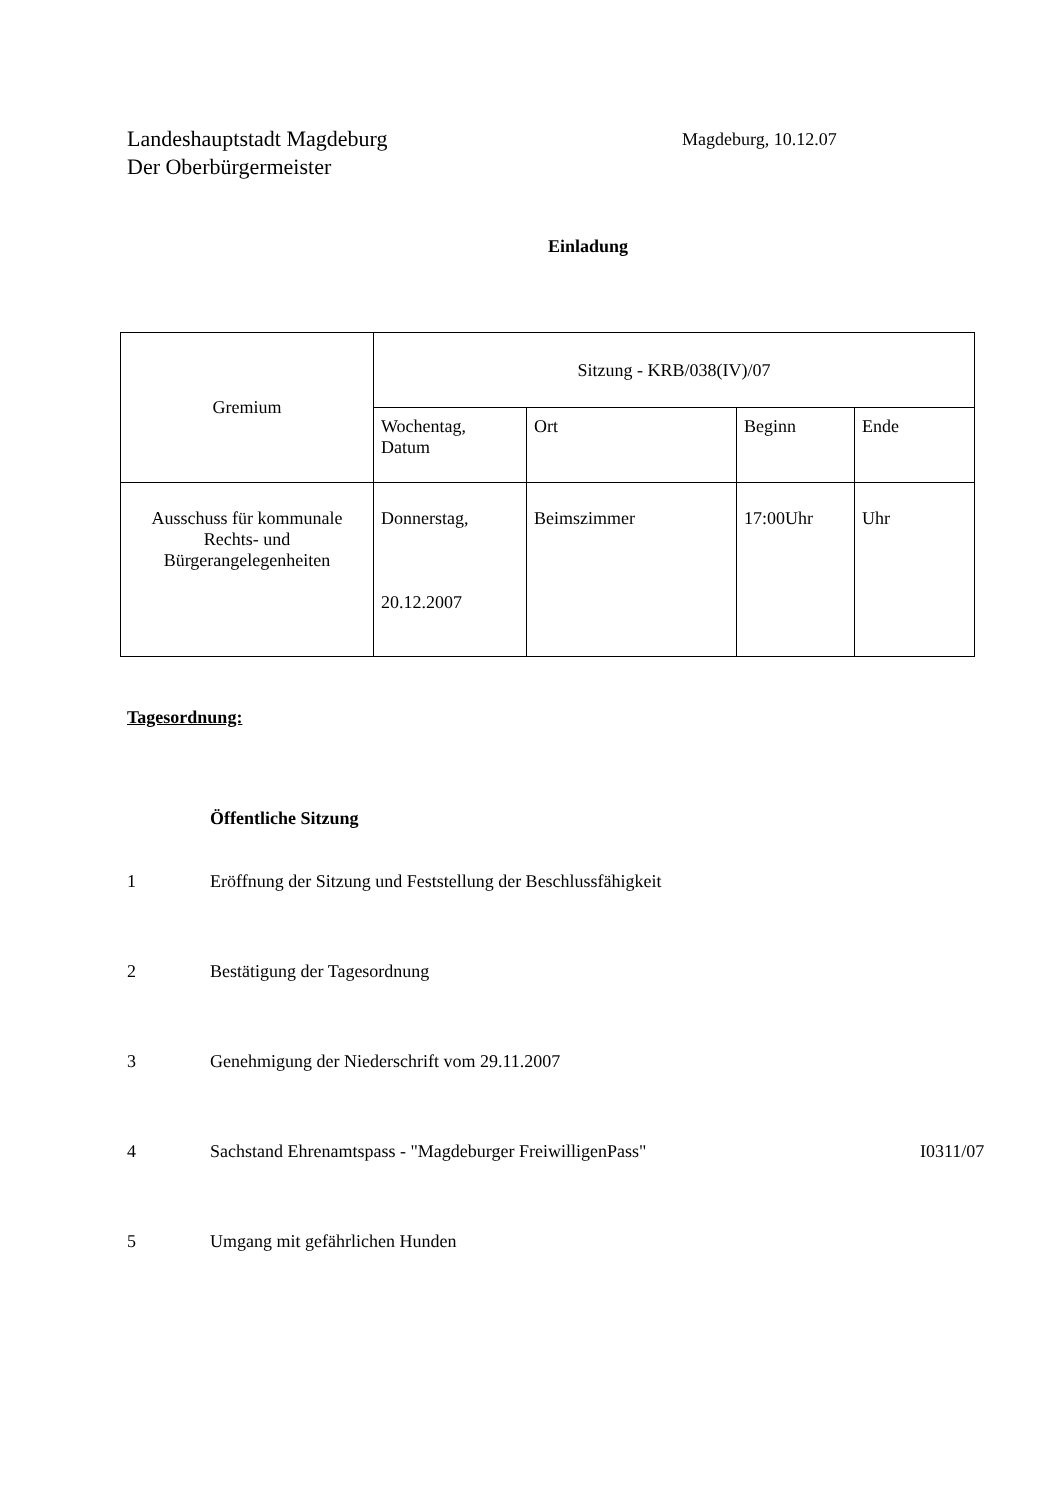Landeshauptstadt Magdeburg
Der Oberbürgermeister
Magdeburg, 10.12.07
Einladung
| Gremium | Sitzung - KRB/038(IV)/07 | | | |
| | Wochentag, Datum | Ort | Beginn | Ende |
| Ausschuss für kommunale Rechts- und Bürgerangelegenheiten | Donnerstag, 20.12.2007 | Beimszimmer | 17:00Uhr | Uhr |
Tagesordnung:
Öffentliche Sitzung
1 Eröffnung der Sitzung und Feststellung der Beschlussfähigkeit
2 Bestätigung der Tagesordnung
3 Genehmigung der Niederschrift vom 29.11.2007
4 Sachstand Ehrenamtspass - "Magdeburger FreiwilligenPass" I0311/07
5 Umgang mit gefährlichen Hunden